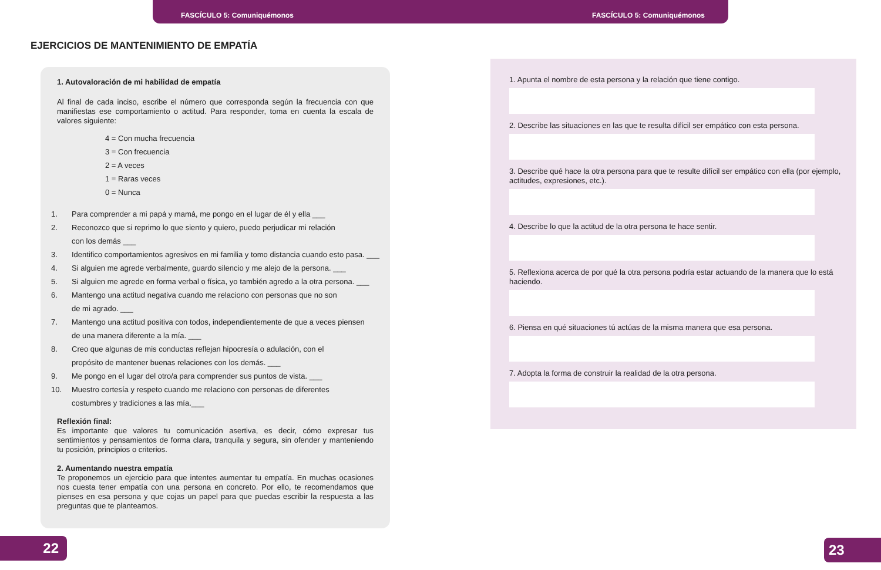FASCÍCULO 5: Comuniquémonos FASCÍCULO 5: Comuniquémonos
EJERCICIOS DE MANTENIMIENTO DE EMPATÍA
1. Autovaloración de mi habilidad de empatía
Al final de cada inciso, escribe el número que corresponda según la frecuencia con que manifiestas ese comportamiento o actitud. Para responder, toma en cuenta la escala de valores siguiente:
4 = Con mucha frecuencia
3 = Con frecuencia
2 = A veces
1 = Raras veces
0 = Nunca
1. Para comprender a mi papá y mamá, me pongo en el lugar de él y ella ___
2. Reconozco que si reprimo lo que siento y quiero, puedo perjudicar mi relación
con los demás ___
3. Identifico comportamientos agresivos en mi familia y tomo distancia cuando esto pasa. ___
4. Si alguien me agrede verbalmente, guardo silencio y me alejo de la persona. ___
5. Si alguien me agrede en forma verbal o física, yo también agredo a la otra persona. ___
6. Mantengo una actitud negativa cuando me relaciono con personas que no son
de mi agrado. ___
7. Mantengo una actitud positiva con todos, independientemente de que a veces piensen
de una manera diferente a la mía. ___
8. Creo que algunas de mis conductas reflejan hipocresía o adulación, con el
propósito de mantener buenas relaciones con los demás. ___
9. Me pongo en el lugar del otro/a para comprender sus puntos de vista. ___
10. Muestro cortesía y respeto cuando me relaciono con personas de diferentes
costumbres y tradiciones a las mía.___
Reflexión final:
Es importante que valores tu comunicación asertiva, es decir, cómo expresar tus sentimientos y pensamientos de forma clara, tranquila y segura, sin ofender y manteniendo tu posición, principios o criterios.
2. Aumentando nuestra empatía
Te proponemos un ejercicio para que intentes aumentar tu empatía. En muchas ocasiones nos cuesta tener empatía con una persona en concreto. Por ello, te recomendamos que pienses en esa persona y que cojas un papel para que puedas escribir la respuesta a las preguntas que te planteamos.
1. Apunta el nombre de esta persona y la relación que tiene contigo.
2. Describe las situaciones en las que te resulta difícil ser empático con esta persona.
3. Describe qué hace la otra persona para que te resulte difícil ser empático con ella (por ejemplo, actitudes, expresiones, etc.).
4. Describe lo que la actitud de la otra persona te hace sentir.
5. Reflexiona acerca de por qué la otra persona podría estar actuando de la manera que lo está haciendo.
6. Piensa en qué situaciones tú actúas de la misma manera que esa persona.
7. Adopta la forma de construir la realidad de la otra persona.
22 23